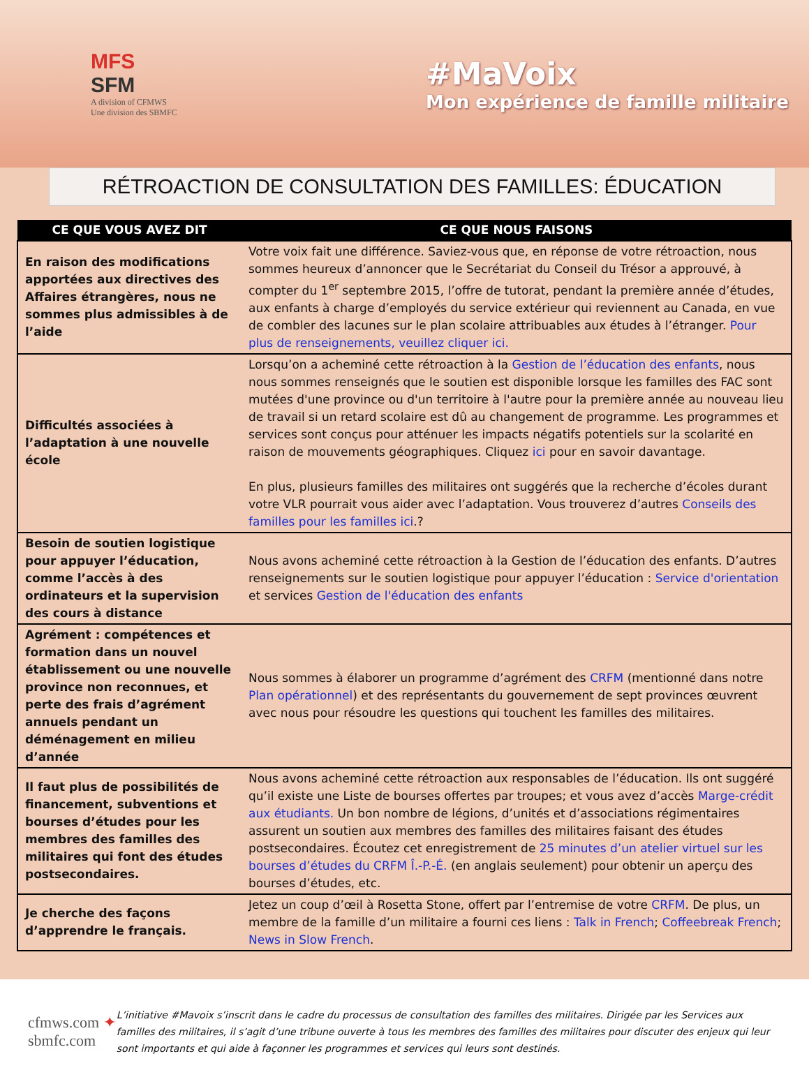MFS
SFM
A division of CFMWS
Une division des SBMFC
#MaVoix
Mon expérience de famille militaire
RÉTROACTION DE CONSULTATION DES FAMILLES: ÉDUCATION
| CE QUE VOUS AVEZ DIT | CE QUE NOUS FAISONS |
| --- | --- |
| En raison des modifications apportées aux directives des Affaires étrangères, nous ne sommes plus admissibles à de l’aide | Votre voix fait une différence. Saviez-vous que, en réponse de votre rétroaction, nous sommes heureux d’annoncer que le Secrétariat du Conseil du Trésor a approuvé, à compter du 1<sup>er</sup> septembre 2015, l’offre de tutorat, pendant la première année d’études, aux enfants à charge d’employés du service extérieur qui reviennent au Canada, en vue de combler des lacunes sur le plan scolaire attribuables aux études à l’étranger. Pour plus de renseignements, veuillez cliquer ici. |
| Difficultés associées à l’adaptation à une nouvelle école | Lorsqu’on a acheminé cette rétroaction à la Gestion de l’éducation des enfants , nous nous sommes renseignés que le soutien est disponible lorsque les familles des FAC sont mutées d'une province ou d'un territoire à l'autre pour la première année au nouveau lieu de travail si un retard scolaire est dû au changement de programme. Les programmes et services sont conçus pour atténuer les impacts négatifs potentiels sur la scolarité en raison de mouvements géographiques. Cliquez ici pour en savoir davantage. En plus, plusieurs familles des militaires ont suggérés que la recherche d’écoles durant votre VLR pourrait vous aider avec l’adaptation. Vous trouverez d’autres Conseils des familles pour les familles ici .? |
| Besoin de soutien logistique pour appuyer l’éducation, comme l’accès à des ordinateurs et la supervision des cours à distance | Nous avons acheminé cette rétroaction à la Gestion de l’éducation des enfants. D’autres renseignements sur le soutien logistique pour appuyer l’éducation : Service d'orientation et services Gestion de l'éducation des enfants |
| Agrément : compétences et formation dans un nouvel établissement ou une nouvelle province non reconnues, et perte des frais d’agrément annuels pendant un déménagement en milieu d’année | Nous sommes à élaborer un programme d’agrément des CRFM (mentionné dans notre Plan opérationnel ) et des représentants du gouvernement de sept provinces œuvrent avec nous pour résoudre les questions qui touchent les familles des militaires. |
| Il faut plus de possibilités de financement, subventions et bourses d’études pour les membres des familles des militaires qui font des études postsecondaires. | Nous avons acheminé cette rétroaction aux responsables de l’éducation. Ils ont suggéré qu’il existe une Liste de bourses offertes par troupes; et vous avez d’accès Marge-crédit aux étudiants. Un bon nombre de légions, d’unités et d’associations régimentaires assurent un soutien aux membres des familles des militaires faisant des études postsecondaires. Écoutez cet enregistrement de 25 minutes d’un atelier virtuel sur les bourses d’études du CRFM Î.-P.-É. (en anglais seulement) pour obtenir un aperçu des bourses d’études, etc. |
| Je cherche des façons d’apprendre le français. | Jetez un coup d’œil à Rosetta Stone, offert par l’entremise de votre CRFM . De plus, un membre de la famille d’un militaire a fourni ces liens : Talk in French ; Coffeebreak French ; News in Slow French . |
cfmws.com ✦ sbmfc.com
L’initiative #Mavoix s’inscrit dans le cadre du processus de consultation des familles des militaires. Dirigée par les Services aux familles des militaires, il s’agit d’une tribune ouverte à tous les membres des familles des militaires pour discuter des enjeux qui leur sont importants et qui aide à façonner les programmes et services qui leurs sont destinés.